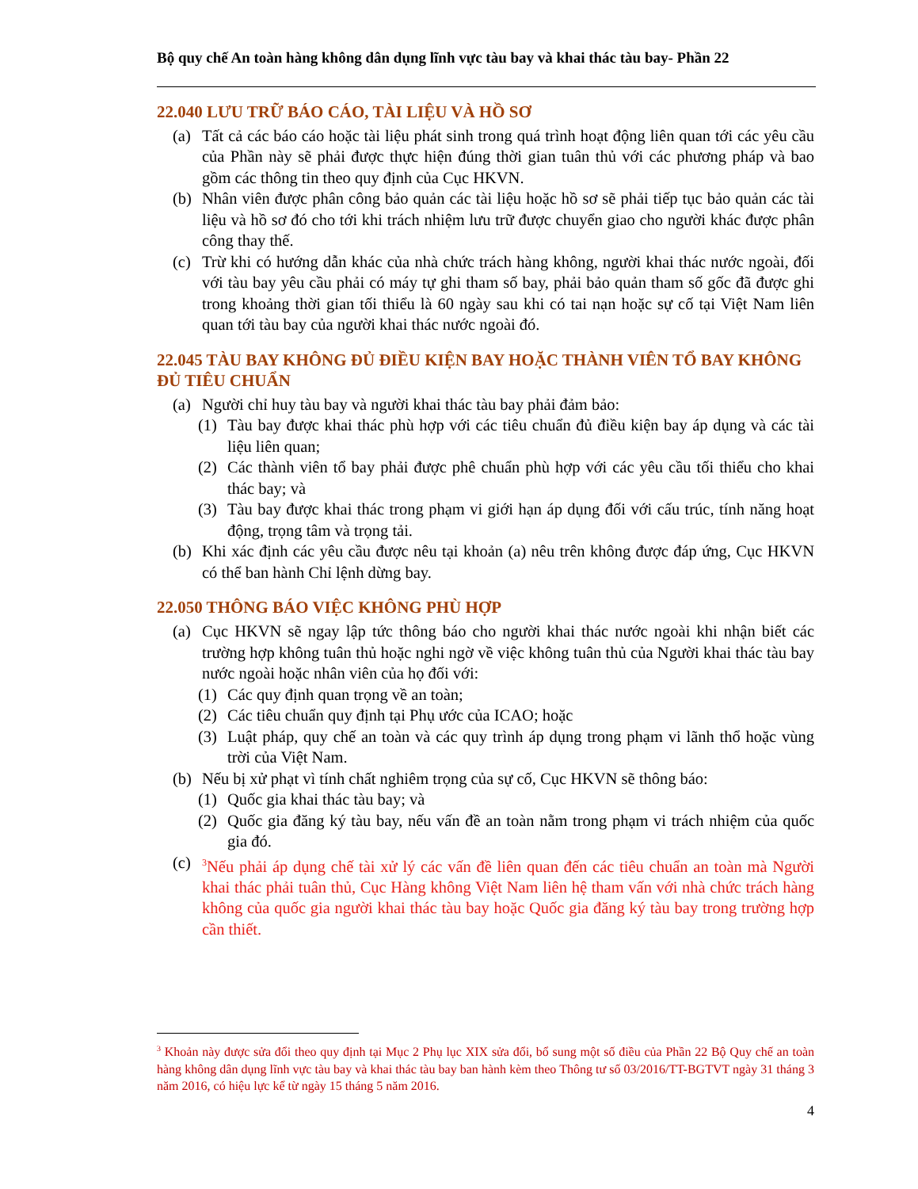Bộ quy chế An toàn hàng không dân dụng lĩnh vực tàu bay và khai thác tàu bay- Phần 22
22.040 LƯU TRỮ BÁO CÁO, TÀI LIỆU VÀ HỒ SƠ
(a) Tất cả các báo cáo hoặc tài liệu phát sinh trong quá trình hoạt động liên quan tới các yêu cầu của Phần này sẽ phải được thực hiện đúng thời gian tuân thủ với các phương pháp và bao gồm các thông tin theo quy định của Cục HKVN.
(b) Nhân viên được phân công bảo quản các tài liệu hoặc hồ sơ sẽ phải tiếp tục bảo quản các tài liệu và hồ sơ đó cho tới khi trách nhiệm lưu trữ được chuyển giao cho người khác được phân công thay thế.
(c) Trừ khi có hướng dẫn khác của nhà chức trách hàng không, người khai thác nước ngoài, đối với tàu bay yêu cầu phải có máy tự ghi tham số bay, phải bảo quản tham số gốc đã được ghi trong khoảng thời gian tối thiểu là 60 ngày sau khi có tai nạn hoặc sự cố tại Việt Nam liên quan tới tàu bay của người khai thác nước ngoài đó.
22.045 TÀU BAY KHÔNG ĐỦ ĐIỀU KIỆN BAY HOẶC THÀNH VIÊN TỔ BAY KHÔNG ĐỦ TIÊU CHUẨN
(a) Người chỉ huy tàu bay và người khai thác tàu bay phải đảm bảo:
(1) Tàu bay được khai thác phù hợp với các tiêu chuẩn đủ điều kiện bay áp dụng và các tài liệu liên quan;
(2) Các thành viên tổ bay phải được phê chuẩn phù hợp với các yêu cầu tối thiểu cho khai thác bay; và
(3) Tàu bay được khai thác trong phạm vi giới hạn áp dụng đối với cấu trúc, tính năng hoạt động, trọng tâm và trọng tải.
(b) Khi xác định các yêu cầu được nêu tại khoản (a) nêu trên không được đáp ứng, Cục HKVN có thể ban hành Chỉ lệnh dừng bay.
22.050 THÔNG BÁO VIỆC KHÔNG PHÙ HỢP
(a) Cục HKVN sẽ ngay lập tức thông báo cho người khai thác nước ngoài khi nhận biết các trường hợp không tuân thủ hoặc nghi ngờ về việc không tuân thủ của Người khai thác tàu bay nước ngoài hoặc nhân viên của họ đối với:
(1) Các quy định quan trọng về an toàn;
(2) Các tiêu chuẩn quy định tại Phụ ước của ICAO; hoặc
(3) Luật pháp, quy chế an toàn và các quy trình áp dụng trong phạm vi lãnh thổ hoặc vùng trời của Việt Nam.
(b) Nếu bị xử phạt vì tính chất nghiêm trọng của sự cố, Cục HKVN sẽ thông báo:
(1) Quốc gia khai thác tàu bay; và
(2) Quốc gia đăng ký tàu bay, nếu vấn đề an toàn nằm trong phạm vi trách nhiệm của quốc gia đó.
(c) <sup>3</sup>Nếu phải áp dụng chế tài xử lý các vấn đề liên quan đến các tiêu chuẩn an toàn mà Người khai thác phải tuân thủ, Cục Hàng không Việt Nam liên hệ tham vấn với nhà chức trách hàng không của quốc gia người khai thác tàu bay hoặc Quốc gia đăng ký tàu bay trong trường hợp cần thiết.
<sup>3</sup> Khoản này được sửa đổi theo quy định tại Mục 2 Phụ lục XIX sửa đổi, bổ sung một số điều của Phần 22 Bộ Quy chế an toàn hàng không dân dụng lĩnh vực tàu bay và khai thác tàu bay ban hành kèm theo Thông tư số 03/2016/TT-BGTVT ngày 31 tháng 3 năm 2016, có hiệu lực kể từ ngày 15 tháng 5 năm 2016.
4